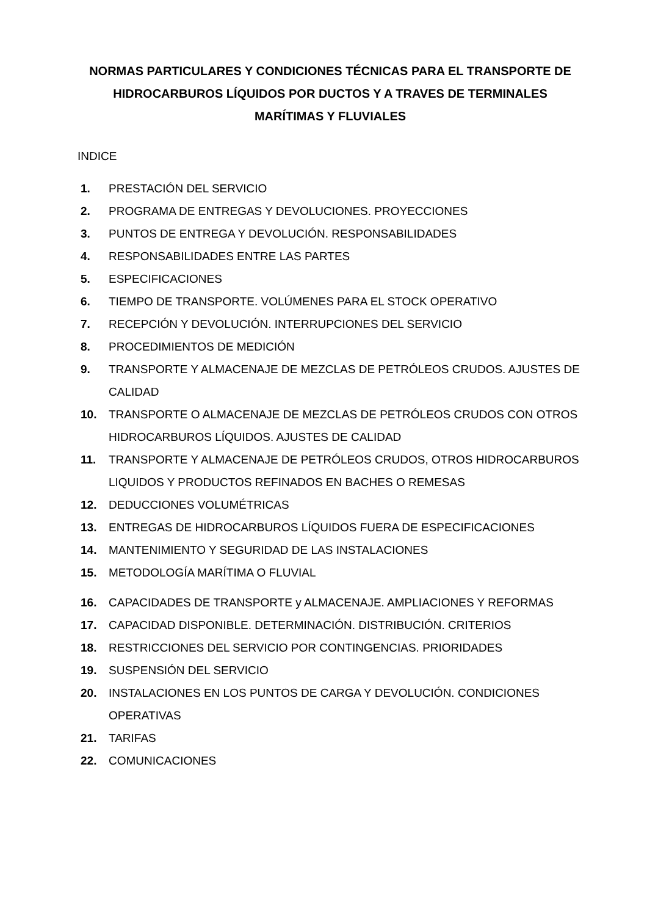NORMAS PARTICULARES Y CONDICIONES TÉCNICAS PARA EL TRANSPORTE DE HIDROCARBUROS LÍQUIDOS POR DUCTOS Y A TRAVES DE TERMINALES MARÍTIMAS Y FLUVIALES
INDICE
1. PRESTACIÓN DEL SERVICIO
2. PROGRAMA DE ENTREGAS Y DEVOLUCIONES. PROYECCIONES
3. PUNTOS DE ENTREGA Y DEVOLUCIÓN. RESPONSABILIDADES
4. RESPONSABILIDADES ENTRE LAS PARTES
5. ESPECIFICACIONES
6. TIEMPO DE TRANSPORTE. VOLÚMENES PARA EL STOCK OPERATIVO
7. RECEPCIÓN Y DEVOLUCIÓN. INTERRUPCIONES DEL SERVICIO
8. PROCEDIMIENTOS DE MEDICIÓN
9. TRANSPORTE Y ALMACENAJE DE MEZCLAS DE PETRÓLEOS CRUDOS. AJUSTES DE CALIDAD
10. TRANSPORTE O ALMACENAJE DE MEZCLAS DE PETRÓLEOS CRUDOS CON OTROS HIDROCARBUROS LÍQUIDOS. AJUSTES DE CALIDAD
11. TRANSPORTE Y ALMACENAJE DE PETRÓLEOS CRUDOS, OTROS HIDROCARBUROS LIQUIDOS Y PRODUCTOS REFINADOS EN BACHES O REMESAS
12. DEDUCCIONES VOLUMÉTRICAS
13. ENTREGAS DE HIDROCARBUROS LÍQUIDOS FUERA DE ESPECIFICACIONES
14. MANTENIMIENTO Y SEGURIDAD DE LAS INSTALACIONES
15. METODOLOGÍA MARÍTIMA O FLUVIAL
16. CAPACIDADES DE TRANSPORTE y ALMACENAJE. AMPLIACIONES Y REFORMAS
17. CAPACIDAD DISPONIBLE. DETERMINACIÓN. DISTRIBUCIÓN. CRITERIOS
18. RESTRICCIONES DEL SERVICIO POR CONTINGENCIAS. PRIORIDADES
19. SUSPENSIÓN DEL SERVICIO
20. INSTALACIONES EN LOS PUNTOS DE CARGA Y DEVOLUCIÓN. CONDICIONES OPERATIVAS
21. TARIFAS
22. COMUNICACIONES